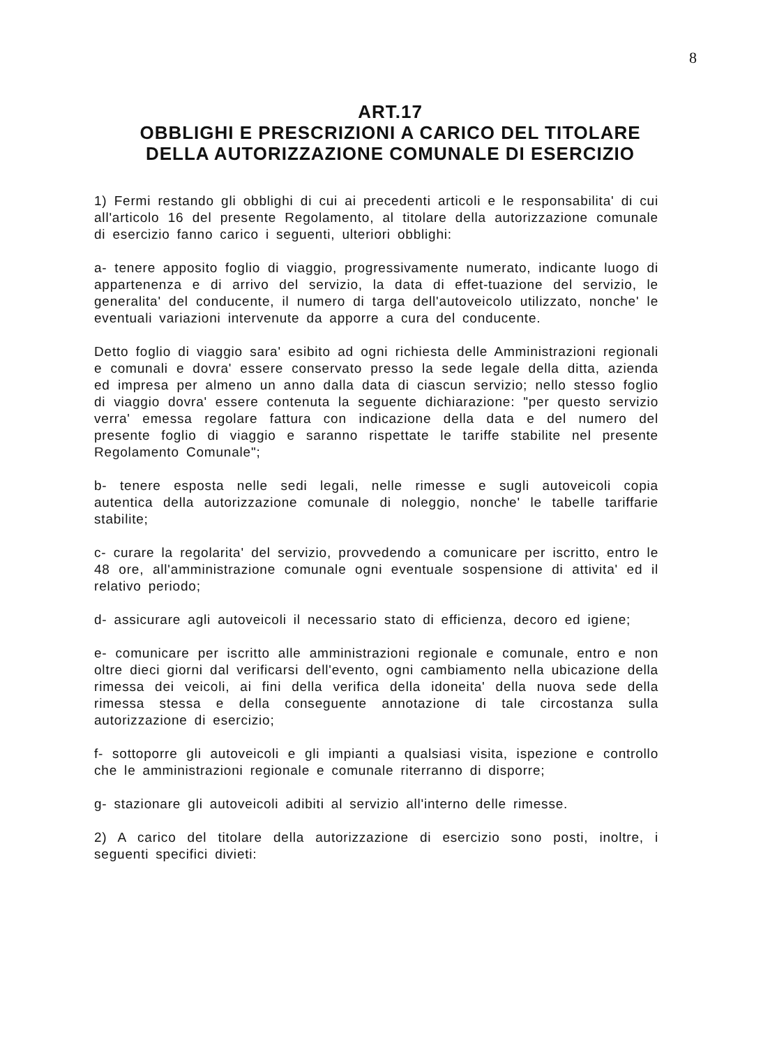8
ART.17
OBBLIGHI E PRESCRIZIONI A CARICO DEL TITOLARE
DELLA AUTORIZZAZIONE COMUNALE DI ESERCIZIO
1) Fermi restando gli obblighi di cui ai precedenti articoli e le responsabilita' di cui all'articolo 16 del presente Regolamento, al titolare della autorizzazione comunale di esercizio fanno carico i seguenti, ulteriori obblighi:
a- tenere apposito foglio di viaggio, progressivamente numerato, indicante luogo di appartenenza e di arrivo del servizio, la data di effet-tuazione del servizio, le generalita' del conducente, il numero di targa dell'autoveicolo utilizzato, nonche' le eventuali variazioni intervenute da apporre a cura del conducente.
Detto foglio di viaggio sara' esibito ad ogni richiesta delle Amministrazioni regionali e comunali e dovra' essere conservato presso la sede legale della ditta, azienda ed impresa per almeno un anno dalla data di ciascun servizio; nello stesso foglio di viaggio dovra' essere contenuta la seguente dichiarazione: "per questo servizio verra' emessa regolare fattura con indicazione della data e del numero del presente foglio di viaggio e saranno rispettate le tariffe stabilite nel presente Regolamento Comunale";
b- tenere esposta nelle sedi legali, nelle rimesse e sugli autoveicoli copia autentica della autorizzazione comunale di noleggio, nonche' le tabelle tariffarie stabilite;
c- curare la regolarita' del servizio, provvedendo a comunicare per iscritto, entro le 48 ore, all'amministrazione comunale ogni eventuale sospensione di attivita' ed il relativo periodo;
d- assicurare agli autoveicoli il necessario stato di efficienza, decoro ed igiene;
e- comunicare per iscritto alle amministrazioni regionale e comunale, entro e non oltre dieci giorni dal verificarsi dell'evento, ogni cambiamento nella ubicazione della rimessa dei veicoli, ai fini della verifica della idoneita' della nuova sede della rimessa stessa e della conseguente annotazione di tale circostanza sulla autorizzazione di esercizio;
f- sottoporre gli autoveicoli e gli impianti a qualsiasi visita, ispezione e controllo che le amministrazioni regionale e comunale riterranno di disporre;
g- stazionare gli autoveicoli adibiti al servizio all'interno delle rimesse.
2) A carico del titolare della autorizzazione di esercizio sono posti, inoltre, i seguenti specifici divieti: